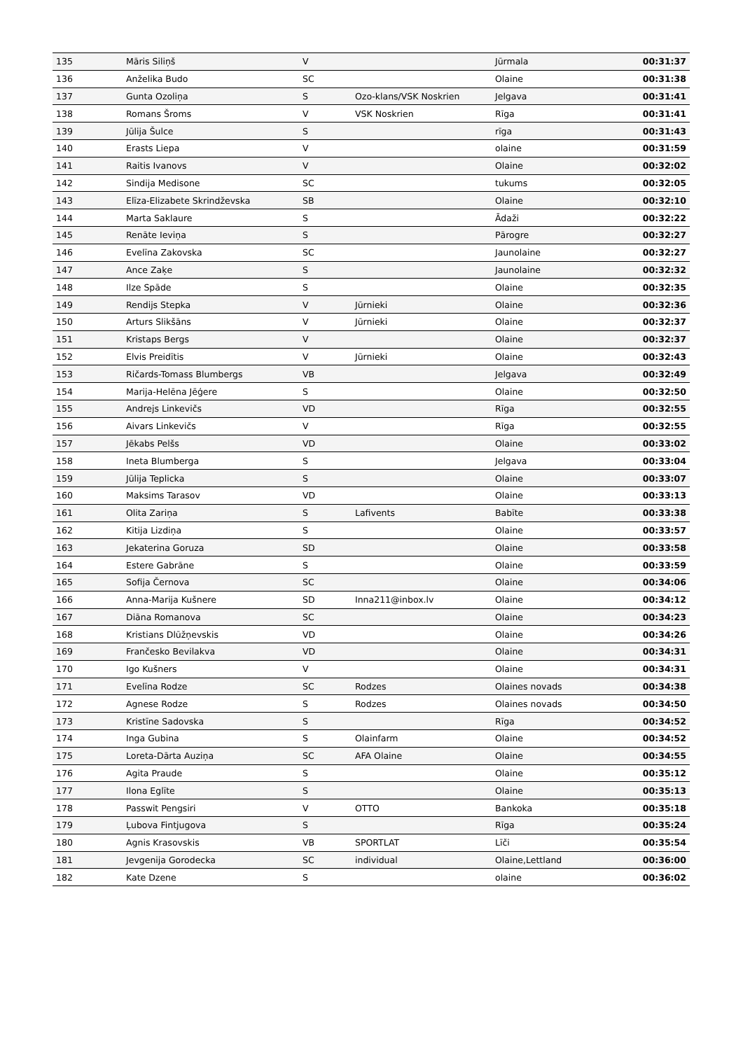| 135 | Māris Siliņš | V | | Jūrmala | 00:31:37 |
| 136 | Anželika Budo | SC | | Olaine | 00:31:38 |
| 137 | Gunta Ozoliņa | S | Ozo-klans/VSK Noskrien | Jelgava | 00:31:41 |
| 138 | Romans Šroms | V | VSK Noskrien | Rīga | 00:31:41 |
| 139 | Jūlija Šulce | S | | rīga | 00:31:43 |
| 140 | Erasts Liepa | V | | olaine | 00:31:59 |
| 141 | Raitis Ivanovs | V | | Olaine | 00:32:02 |
| 142 | Sindija Medisone | SC | | tukums | 00:32:05 |
| 143 | Elīza-Elizabete Skrindževska | SB | | Olaine | 00:32:10 |
| 144 | Marta Saklaure | S | | Ādaži | 00:32:22 |
| 145 | Renāte Ieviņa | S | | Pārogre | 00:32:27 |
| 146 | Evelīna Zakovska | SC | | Jaunolaine | 00:32:27 |
| 147 | Ance Zaķe | S | | Jaunolaine | 00:32:32 |
| 148 | Ilze Spāde | S | | Olaine | 00:32:35 |
| 149 | Rendijs Stepka | V | Jūrnieki | Olaine | 00:32:36 |
| 150 | Arturs Slikšāns | V | Jūrnieki | Olaine | 00:32:37 |
| 151 | Kristaps Bergs | V | | Olaine | 00:32:37 |
| 152 | Elvis Preidītis | V | Jūrnieki | Olaine | 00:32:43 |
| 153 | Ričards-Tomass Blumbergs | VB | | Jelgava | 00:32:49 |
| 154 | Marija-Helēna Jēģere | S | | Olaine | 00:32:50 |
| 155 | Andrejs Linkevičs | VD | | Rīga | 00:32:55 |
| 156 | Aivars Linkevičs | V | | Rīga | 00:32:55 |
| 157 | Jēkabs Pelšs | VD | | Olaine | 00:33:02 |
| 158 | Ineta Blumberga | S | | Jelgava | 00:33:04 |
| 159 | Jūlija Teplicka | S | | Olaine | 00:33:07 |
| 160 | Maksims Tarasov | VD | | Olaine | 00:33:13 |
| 161 | Olita Zariņa | S | Lafivents | Babīte | 00:33:38 |
| 162 | Kitija Lizdiņa | S | | Olaine | 00:33:57 |
| 163 | Jekaterina Goruza | SD | | Olaine | 00:33:58 |
| 164 | Estere Gabrāne | S | | Olaine | 00:33:59 |
| 165 | Sofija Černova | SC | | Olaine | 00:34:06 |
| 166 | Anna-Marija Kušnere | SD | Inna211@inbox.lv | Olaine | 00:34:12 |
| 167 | Diāna Romanova | SC | | Olaine | 00:34:23 |
| 168 | Kristians Dlūžņevskis | VD | | Olaine | 00:34:26 |
| 169 | Frančesko Bevilakva | VD | | Olaine | 00:34:31 |
| 170 | Igo Kušners | V | | Olaine | 00:34:31 |
| 171 | Evelīna Rodze | SC | Rodzes | Olaines novads | 00:34:38 |
| 172 | Agnese Rodze | S | Rodzes | Olaines novads | 00:34:50 |
| 173 | Kristīne Sadovska | S | | Rīga | 00:34:52 |
| 174 | Inga Gubina | S | Olainfarm | Olaine | 00:34:52 |
| 175 | Loreta-Dārta Auziņa | SC | AFA Olaine | Olaine | 00:34:55 |
| 176 | Agita Praude | S | | Olaine | 00:35:12 |
| 177 | Ilona Eglīte | S | | Olaine | 00:35:13 |
| 178 | Passwit Pengsiri | V | OTTO | Bankoka | 00:35:18 |
| 179 | Ļubova Fintjugova | S | | Rīga | 00:35:24 |
| 180 | Agnis Krasovskis | VB | SPORTLAT | Līči | 00:35:54 |
| 181 | Jevgenija Gorodecka | SC | individual | Olaine,Lettland | 00:36:00 |
| 182 | Kate Dzene | S | | olaine | 00:36:02 |